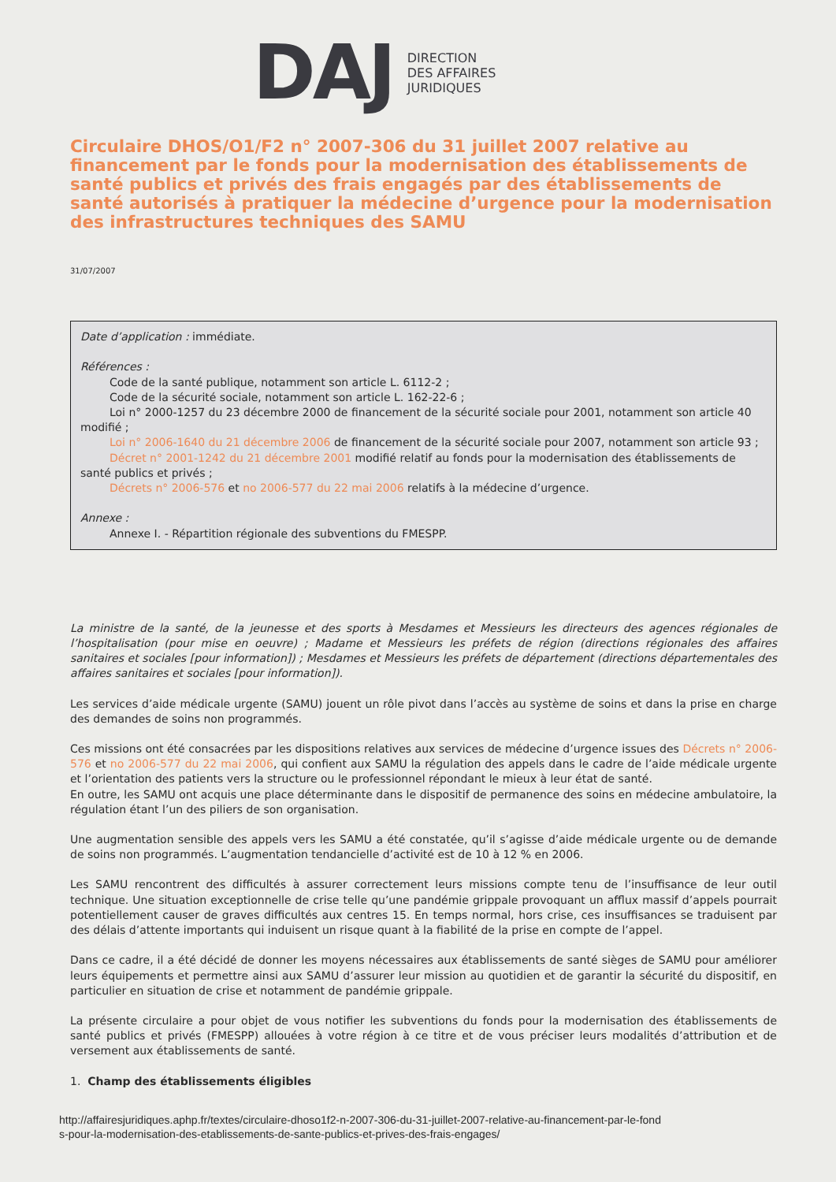DAJ
DIRECTION
DES AFFAIRES
JURIDIQUES
Circulaire DHOS/O1/F2 n° 2007-306 du 31 juillet 2007 relative au financement par le fonds pour la modernisation des établissements de santé publics et privés des frais engagés par des établissements de santé autorisés à pratiquer la médecine d’urgence pour la modernisation des infrastructures techniques des SAMU
31/07/2007
Date d’application : immédiate.
Références :
Code de la santé publique, notamment son article L. 6112-2 ;
Code de la sécurité sociale, notamment son article L. 162-22-6 ;
Loi n° 2000-1257 du 23 décembre 2000 de financement de la sécurité sociale pour 2001, notamment son article 40 modifié ;
Loi n° 2006-1640 du 21 décembre 2006 de financement de la sécurité sociale pour 2007, notamment son article 93 ;
Décret n° 2001-1242 du 21 décembre 2001 modifié relatif au fonds pour la modernisation des établissements de santé publics et privés ;
Décrets n° 2006-576 et no 2006-577 du 22 mai 2006 relatifs à la médecine d’urgence.
Annexe :
Annexe I. - Répartition régionale des subventions du FMESPP.
La ministre de la santé, de la jeunesse et des sports à Mesdames et Messieurs les directeurs des agences régionales de l’hospitalisation (pour mise en oeuvre) ; Madame et Messieurs les préfets de région (directions régionales des affaires sanitaires et sociales [pour information]) ; Mesdames et Messieurs les préfets de département (directions départementales des affaires sanitaires et sociales [pour information]).
Les services d’aide médicale urgente (SAMU) jouent un rôle pivot dans l’accès au système de soins et dans la prise en charge des demandes de soins non programmés.
Ces missions ont été consacrées par les dispositions relatives aux services de médecine d’urgence issues des Décrets n° 2006-576 et no 2006-577 du 22 mai 2006, qui confient aux SAMU la régulation des appels dans le cadre de l’aide médicale urgente et l’orientation des patients vers la structure ou le professionnel répondant le mieux à leur état de santé.
En outre, les SAMU ont acquis une place déterminante dans le dispositif de permanence des soins en médecine ambulatoire, la régulation étant l’un des piliers de son organisation.
Une augmentation sensible des appels vers les SAMU a été constatée, qu’il s’agisse d’aide médicale urgente ou de demande de soins non programmés. L’augmentation tendancielle d’activité est de 10 à 12 % en 2006.
Les SAMU rencontrent des difficultés à assurer correctement leurs missions compte tenu de l’insuffisance de leur outil technique. Une situation exceptionnelle de crise telle qu’une pandémie grippale provoquant un afflux massif d’appels pourrait potentiellement causer de graves difficultés aux centres 15. En temps normal, hors crise, ces insuffisances se traduisent par des délais d’attente importants qui induisent un risque quant à la fiabilité de la prise en compte de l’appel.
Dans ce cadre, il a été décidé de donner les moyens nécessaires aux établissements de santé sièges de SAMU pour améliorer leurs équipements et permettre ainsi aux SAMU d’assurer leur mission au quotidien et de garantir la sécurité du dispositif, en particulier en situation de crise et notamment de pandémie grippale.
La présente circulaire a pour objet de vous notifier les subventions du fonds pour la modernisation des établissements de santé publics et privés (FMESPP) allouées à votre région à ce titre et de vous préciser leurs modalités d’attribution et de versement aux établissements de santé.
1. Champ des établissements éligibles
http://affairesjuridiques.aphp.fr/textes/circulaire-dhoso1f2-n-2007-306-du-31-juillet-2007-relative-au-financement-par-le-fond
s-pour-la-modernisation-des-etablissements-de-sante-publics-et-prives-des-frais-engages/